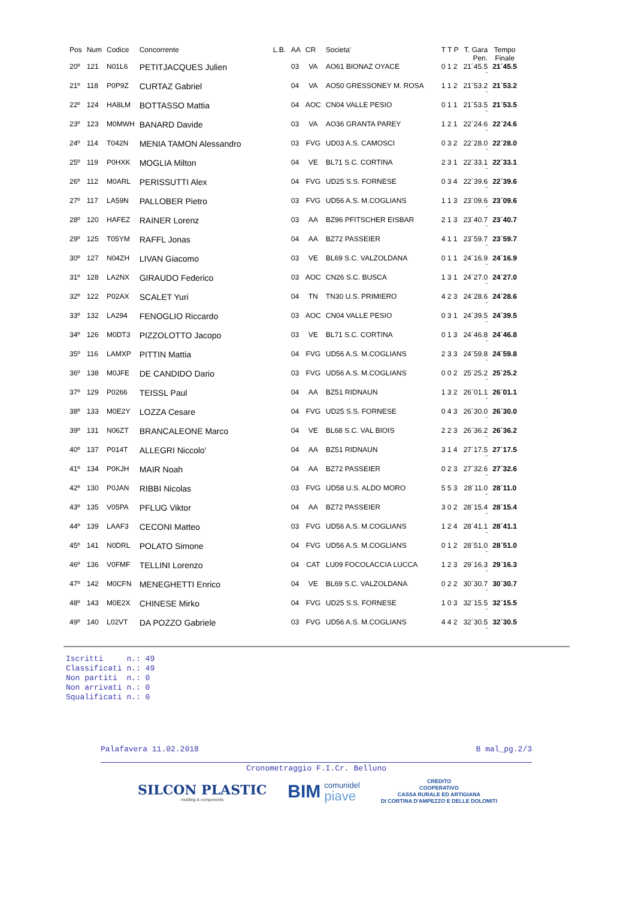| Pos | Num | Codice | Concorrente | L.B. | AA | CR | Societa' | T T P | T. Gara Pen. | Tempo Finale |
| --- | --- | --- | --- | --- | --- | --- | --- | --- | --- | --- |
| 20º | 121 | N01L6 | PETITJACQUES Julien | | 03 | VA | AO61 BIONAZ OYACE | 0 1 2 | 21´45.5 - | 21´45.5 |
| 21º | 118 | P0P9Z | CURTAZ Gabriel | | 04 | VA | AO50 GRESSONEY M. ROSA | 1 1 2 | 21´53.2 - | 21´53.2 |
| 22º | 124 | HA8LM | BOTTASSO Mattia | | 04 | AOC | CN04 VALLE PESIO | 0 1 1 | 21´53.5 - | 21´53.5 |
| 23º | 123 | M0MWH | BANARD Davide | | 03 | VA | AO36 GRANTA PAREY | 1 2 1 | 22´24.6 - | 22´24.6 |
| 24º | 114 | T042N | MENIA TAMON Alessandro | | 03 | FVG | UD03 A.S. CAMOSCI | 0 3 2 | 22´28.0 - | 22´28.0 |
| 25º | 119 | P0HXK | MOGLIA Milton | | 04 | VE | BL71 S.C. CORTINA | 2 3 1 | 22´33.1 - | 22´33.1 |
| 26º | 112 | M0ARL | PERISSUTTI Alex | | 04 | FVG | UD25 S.S. FORNESE | 0 3 4 | 22´39.6 - | 22´39.6 |
| 27º | 117 | LA59N | PALLOBER Pietro | | 03 | FVG | UD56 A.S. M.COGLIANS | 1 1 3 | 23´09.6 - | 23´09.6 |
| 28º | 120 | HAFEZ | RAINER Lorenz | | 03 | AA | BZ96 PFITSCHER EISBAR | 2 1 3 | 23´40.7 - | 23´40.7 |
| 29º | 125 | T05YM | RAFFL Jonas | | 04 | AA | BZ72 PASSEIER | 4 1 1 | 23´59.7 - | 23´59.7 |
| 30º | 127 | N04ZH | LIVAN Giacomo | | 03 | VE | BL69 S.C. VALZOLDANA | 0 1 1 | 24´16.9 - | 24´16.9 |
| 31º | 128 | LA2NX | GIRAUDO Federico | | 03 | AOC | CN26 S.C. BUSCA | 1 3 1 | 24´27.0 - | 24´27.0 |
| 32º | 122 | P02AX | SCALET Yuri | | 04 | TN | TN30 U.S. PRIMIERO | 4 2 3 | 24´28.6 - | 24´28.6 |
| 33º | 132 | LA294 | FENOGLIO Riccardo | | 03 | AOC | CN04 VALLE PESIO | 0 3 1 | 24´39.5 - | 24´39.5 |
| 34º | 126 | M0DT3 | PIZZOLOTTO Jacopo | | 03 | VE | BL71 S.C. CORTINA | 0 1 3 | 24´46.8 - | 24´46.8 |
| 35º | 116 | LAMXP | PITTIN Mattia | | 04 | FVG | UD56 A.S. M.COGLIANS | 2 3 3 | 24´59.8 - | 24´59.8 |
| 36º | 138 | M0JFE | DE CANDIDO Dario | | 03 | FVG | UD56 A.S. M.COGLIANS | 0 0 2 | 25´25.2 - | 25´25.2 |
| 37º | 129 | P0266 | TEISSL Paul | | 04 | AA | BZ51 RIDNAUN | 1 3 2 | 26´01.1 - | 26´01.1 |
| 38º | 133 | M0E2Y | LOZZA Cesare | | 04 | FVG | UD25 S.S. FORNESE | 0 4 3 | 26´30.0 - | 26´30.0 |
| 39º | 131 | N06ZT | BRANCALEONE Marco | | 04 | VE | BL68 S.C. VAL BIOIS | 2 2 3 | 26´36.2 - | 26´36.2 |
| 40º | 137 | P014T | ALLEGRI Niccolo' | | 04 | AA | BZ51 RIDNAUN | 3 1 4 | 27´17.5 - | 27´17.5 |
| 41º | 134 | P0KJH | MAIR Noah | | 04 | AA | BZ72 PASSEIER | 0 2 3 | 27´32.6 - | 27´32.6 |
| 42º | 130 | P0JAN | RIBBI Nicolas | | 03 | FVG | UD58 U.S. ALDO MORO | 5 5 3 | 28´11.0 - | 28´11.0 |
| 43º | 135 | V05PA | PFLUG Viktor | | 04 | AA | BZ72 PASSEIER | 3 0 2 | 28´15.4 - | 28´15.4 |
| 44º | 139 | LAAF3 | CECONI Matteo | | 03 | FVG | UD56 A.S. M.COGLIANS | 1 2 4 | 28´41.1 - | 28´41.1 |
| 45º | 141 | N0DRL | POLATO Simone | | 04 | FVG | UD56 A.S. M.COGLIANS | 0 1 2 | 28´51.0 - | 28´51.0 |
| 46º | 136 | V0FMF | TELLINI Lorenzo | | 04 | CAT | LU09 FOCOLACCIA LUCCA | 1 2 3 | 29´16.3 - | 29´16.3 |
| 47º | 142 | M0CFN | MENEGHETTI Enrico | | 04 | VE | BL69 S.C. VALZOLDANA | 0 2 2 | 30´30.7 - | 30´30.7 |
| 48º | 143 | M0E2X | CHINESE Mirko | | 04 | FVG | UD25 S.S. FORNESE | 1 0 3 | 32´15.5 - | 32´15.5 |
| 49º | 140 | L02VT | DA POZZO Gabriele | | 03 | FVG | UD56 A.S. M.COGLIANS | 4 4 2 | 32´30.5 - | 32´30.5 |
Iscritti n.: 49 Classificati n.: 49 Non partiti n.: 0 Non arrivati n.: 0 Squalificati n.: 0
Palafavera 11.02.2018 B mal_pg.2/3
Cronometraggio F.I.Cr. Belluno
SILCON PLASTIC
molding & components
BIM comunidel
piave
CREDITO
COOPERATIVO
CASSA RURALE ED ARTIGIANA
DI CORTINA D'AMPEZZO E DELLE DOLOMITI